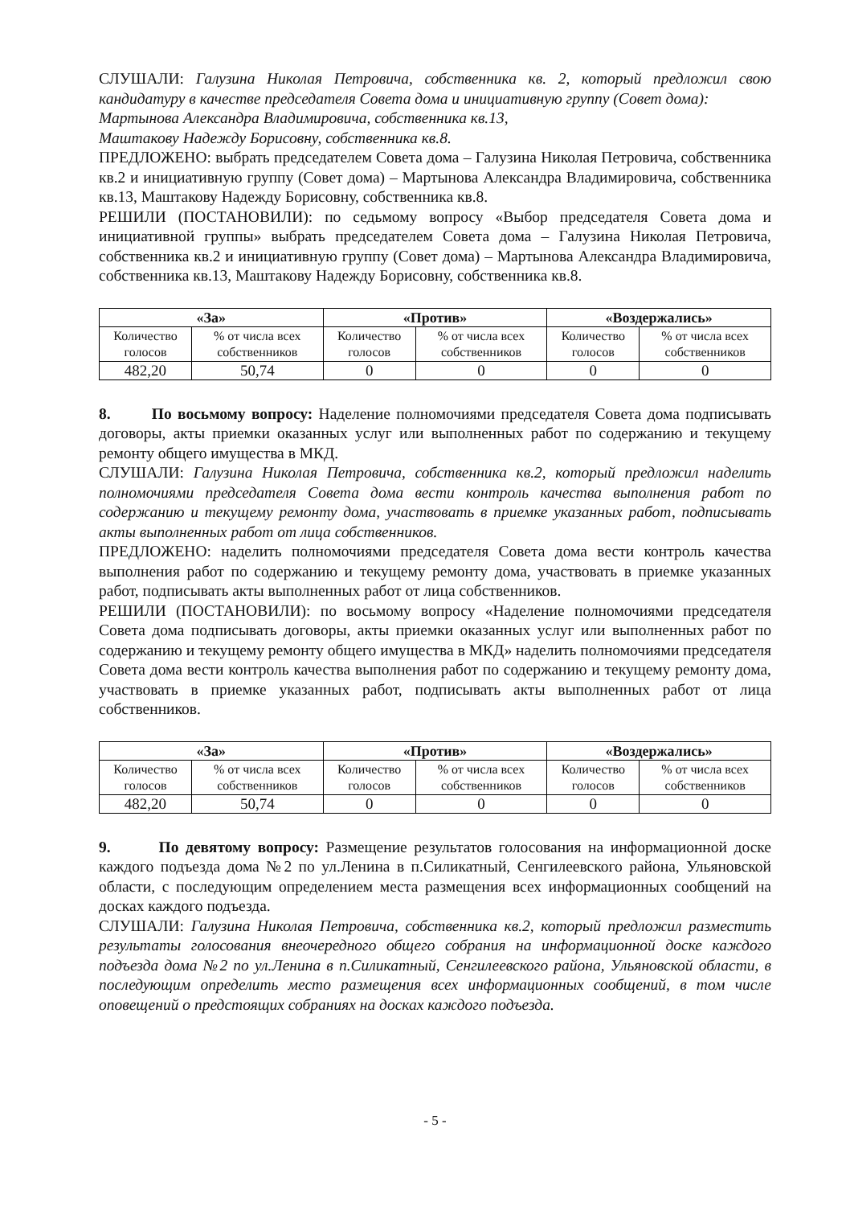СЛУШАЛИ: Галузина Николая Петровича, собственника кв. 2, который предложил свою кандидатуру в качестве председателя Совета дома и инициативную группу (Совет дома):
Мартынова Александра Владимировича, собственника кв.13,
Маштакову Надежду Борисовну, собственника кв.8.
ПРЕДЛОЖЕНО: выбрать председателем Совета дома – Галузина Николая Петровича, собственника кв.2 и инициативную группу (Совет дома) – Мартынова Александра Владимировича, собственника кв.13, Маштакову Надежду Борисовну, собственника кв.8.
РЕШИЛИ (ПОСТАНОВИЛИ): по седьмому вопросу «Выбор председателя Совета дома и инициативной группы» выбрать председателем Совета дома – Галузина Николая Петровича, собственника кв.2 и инициативную группу (Совет дома) – Мартынова Александра Владимировича, собственника кв.13, Маштакову Надежду Борисовну, собственника кв.8.
| «За» | | «Против» | | «Воздержались» | |
| --- | --- | --- | --- | --- | --- |
| Количество голосов | % от числа всех собственников | Количество голосов | % от числа всех собственников | Количество голосов | % от числа всех собственников |
| 482,20 | 50,74 | 0 | 0 | 0 | 0 |
8. По восьмому вопросу: Наделение полномочиями председателя Совета дома подписывать договоры, акты приемки оказанных услуг или выполненных работ по содержанию и текущему ремонту общего имущества в МКД.
СЛУШАЛИ: Галузина Николая Петровича, собственника кв.2, который предложил наделить полномочиями председателя Совета дома вести контроль качества выполнения работ по содержанию и текущему ремонту дома, участвовать в приемке указанных работ, подписывать акты выполненных работ от лица собственников.
ПРЕДЛОЖЕНО: наделить полномочиями председателя Совета дома вести контроль качества выполнения работ по содержанию и текущему ремонту дома, участвовать в приемке указанных работ, подписывать акты выполненных работ от лица собственников.
РЕШИЛИ (ПОСТАНОВИЛИ): по восьмому вопросу «Наделение полномочиями председателя Совета дома подписывать договоры, акты приемки оказанных услуг или выполненных работ по содержанию и текущему ремонту общего имущества в МКД» наделить полномочиями председателя Совета дома вести контроль качества выполнения работ по содержанию и текущему ремонту дома, участвовать в приемке указанных работ, подписывать акты выполненных работ от лица собственников.
| «За» | | «Против» | | «Воздержались» | |
| --- | --- | --- | --- | --- | --- |
| Количество голосов | % от числа всех собственников | Количество голосов | % от числа всех собственников | Количество голосов | % от числа всех собственников |
| 482,20 | 50,74 | 0 | 0 | 0 | 0 |
9. По девятому вопросу: Размещение результатов голосования на информационной доске каждого подъезда дома №2 по ул.Ленина в п.Силикатный, Сенгилеевского района, Ульяновской области, с последующим определением места размещения всех информационных сообщений на досках каждого подъезда.
СЛУШАЛИ: Галузина Николая Петровича, собственника кв.2, который предложил разместить результаты голосования внеочередного общего собрания на информационной доске каждого подъезда дома №2 по ул.Ленина в п.Силикатный, Сенгилеевского района, Ульяновской области, в последующим определить место размещения всех информационных сообщений, в том числе оповещений о предстоящих собраниях на досках каждого подъезда.
- 5 -